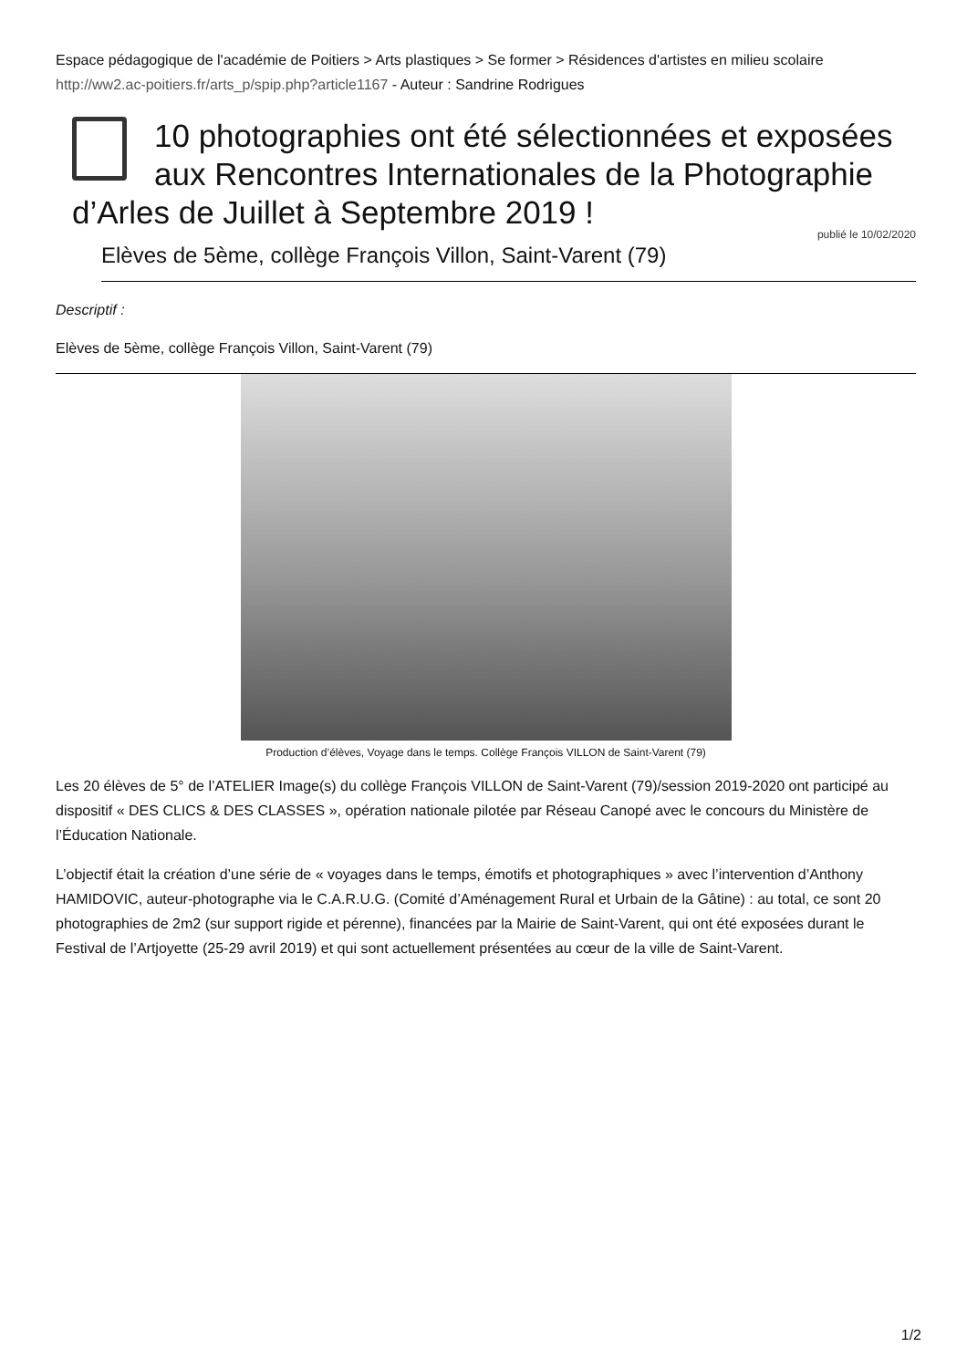Espace pédagogique de l'académie de Poitiers > Arts plastiques > Se former > Résidences d'artistes en milieu scolaire
http://ww2.ac-poitiers.fr/arts_p/spip.php?article1167 - Auteur : Sandrine Rodrigues
10 photographies ont été sélectionnées et exposées aux Rencontres Internationales de la Photographie d’Arles de Juillet à Septembre 2019 !
publié le 10/02/2020
Elèves de 5ème, collège François Villon, Saint-Varent (79)
Descriptif :
Elèves de 5ème, collège François Villon, Saint-Varent (79)
Production d’élèves, Voyage dans le temps. Collège François VILLON de Saint-Varent (79)
Les 20 élèves de 5° de l’ATELIER Image(s) du collège François VILLON de Saint-Varent (79)/session 2019-2020 ont participé au dispositif « DES CLICS & DES CLASSES », opération nationale pilotée par Réseau Canopé avec le concours du Ministère de l’Éducation Nationale.
L’objectif était la création d’une série de « voyages dans le temps, émotifs et photographiques » avec l’intervention d’Anthony HAMIDOVIC, auteur-photographe via le C.A.R.U.G. (Comité d’Aménagement Rural et Urbain de la Gâtine) : au total, ce sont 20 photographies de 2m2 (sur support rigide et pérenne), financées par la Mairie de Saint-Varent, qui ont été exposées durant le Festival de l’Artjoyette (25-29 avril 2019) et qui sont actuellement présentées au cœur de la ville de Saint-Varent.
1/2